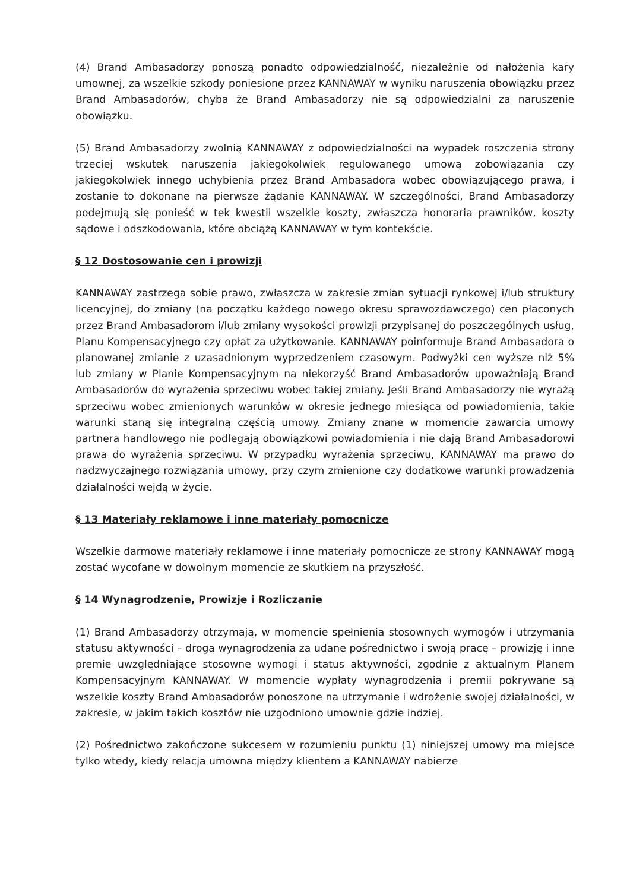(4) Brand Ambasadorzy ponoszą ponadto odpowiedzialność, niezależnie od nałożenia kary umownej, za wszelkie szkody poniesione przez KANNAWAY w wyniku naruszenia obowiązku przez Brand Ambasadorów, chyba że Brand Ambasadorzy nie są odpowiedzialni za naruszenie obowiązku.
(5) Brand Ambasadorzy zwolnią KANNAWAY z odpowiedzialności na wypadek roszczenia strony trzeciej wskutek naruszenia jakiegokolwiek regulowanego umową zobowiązania czy jakiegokolwiek innego uchybienia przez Brand Ambasadora wobec obowiązującego prawa, i zostanie to dokonane na pierwsze żądanie KANNAWAY. W szczególności, Brand Ambasadorzy podejmują się ponieść w tek kwestii wszelkie koszty, zwłaszcza honoraria prawników, koszty sądowe i odszkodowania, które obciążą KANNAWAY w tym kontekście.
§ 12 Dostosowanie cen i prowizji
KANNAWAY zastrzega sobie prawo, zwłaszcza w zakresie zmian sytuacji rynkowej i/lub struktury licencyjnej, do zmiany (na początku każdego nowego okresu sprawozdawczego) cen płaconych przez Brand Ambasadorom i/lub zmiany wysokości prowizji przypisanej do poszczególnych usług, Planu Kompensacyjnego czy opłat za użytkowanie. KANNAWAY poinformuje Brand Ambasadora o planowanej zmianie z uzasadnionym wyprzedzeniem czasowym. Podwyżki cen wyższe niż 5% lub zmiany w Planie Kompensacyjnym na niekorzyść Brand Ambasadorów upoważniają Brand Ambasadorów do wyrażenia sprzeciwu wobec takiej zmiany. Jeśli Brand Ambasadorzy nie wyrażą sprzeciwu wobec zmienionych warunków w okresie jednego miesiąca od powiadomienia, takie warunki staną się integralną częścią umowy. Zmiany znane w momencie zawarcia umowy partnera handlowego nie podlegają obowiązkowi powiadomienia i nie dają Brand Ambasadorowi prawa do wyrażenia sprzeciwu. W przypadku wyrażenia sprzeciwu, KANNAWAY ma prawo do nadzwyczajnego rozwiązania umowy, przy czym zmienione czy dodatkowe warunki prowadzenia działalności wejdą w życie.
§ 13 Materiały reklamowe i inne materiały pomocnicze
Wszelkie darmowe materiały reklamowe i inne materiały pomocnicze ze strony KANNAWAY mogą zostać wycofane w dowolnym momencie ze skutkiem na przyszłość.
§ 14 Wynagrodzenie, Prowizje i Rozliczanie
(1) Brand Ambasadorzy otrzymają, w momencie spełnienia stosownych wymogów i utrzymania statusu aktywności – drogą wynagrodzenia za udane pośrednictwo i swoją pracę – prowizję i inne premie uwzględniające stosowne wymogi i status aktywności, zgodnie z aktualnym Planem Kompensacyjnym KANNAWAY. W momencie wypłaty wynagrodzenia i premii pokrywane są wszelkie koszty Brand Ambasadorów ponoszone na utrzymanie i wdrożenie swojej działalności, w zakresie, w jakim takich kosztów nie uzgodniono umownie gdzie indziej.
(2) Pośrednictwo zakończone sukcesem w rozumieniu punktu (1) niniejszej umowy ma miejsce tylko wtedy, kiedy relacja umowna między klientem a KANNAWAY nabierze